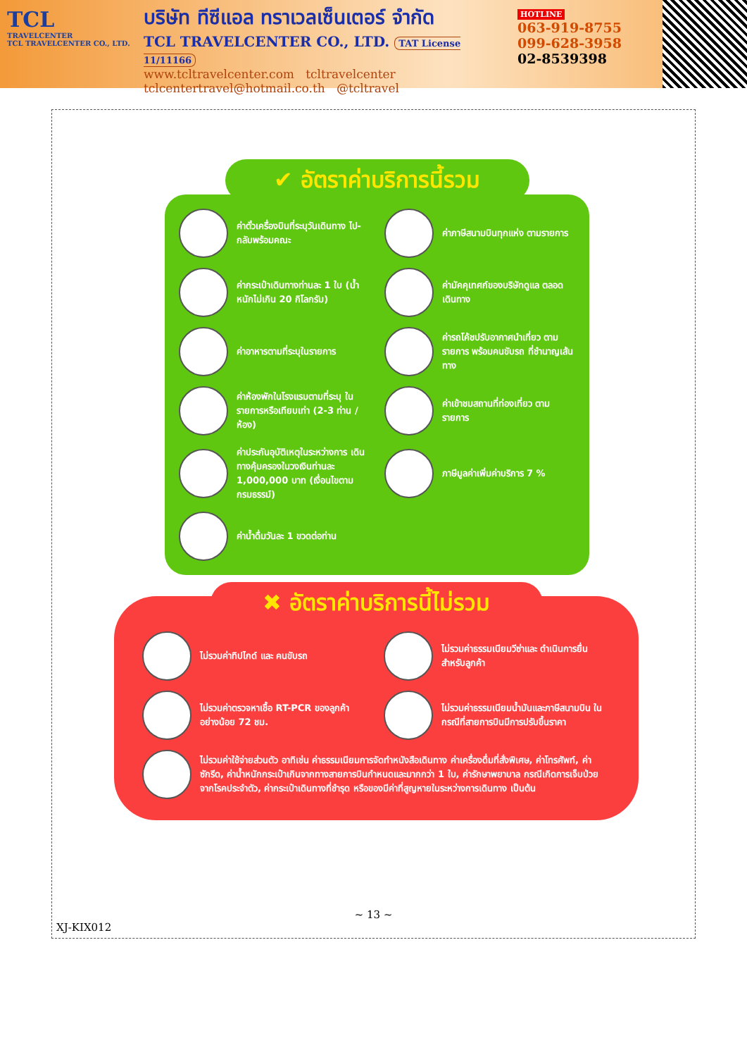TCL
TRAVELCENTER
TCL TRAVELCENTER CO., LTD.
บริษัท ทีซีแอล ทราเวลเซ็นเตอร์ จำกัด
TCL TRAVELCENTER CO., LTD. TAT License 11/11166
www.tcltravelcenter.com tcltravelcenter
tclcentertravel@hotmail.co.th @tcltravel
HOTLINE
063-919-8755
099-628-3958
02-8539398
✔ อัตราค่าบริการนี้รวม
ค่าตั๋วเครื่องบินที่ระบุวันเดินทาง ไป-กลับพร้อมคณะ
ค่าภาษีสนามบินทุกแห่ง ตามรายการ
ค่ากระเป๋าเดินทางท่านละ 1 ใบ (น้ำหนักไม่เกิน 20 กิโลกรัม)
ค่ามัคคุเทศก์ของบริษัทดูแล ตลอด เดินทาง
ค่าอาหารตามที่ระบุในรายการ
ค่ารถโค้ชปรับอากาศนำเที่ยว ตามรายการ พร้อมคนขับรถ ที่ชำนาญเส้นทาง
ค่าห้องพักในโรงแรมตามที่ระบุ ในรายการหรือเทียบเท่า (2-3 ท่าน / ห้อง)
ค่าเข้าชมสถานที่ท่องเที่ยว ตามรายการ
ค่าประกันอุบัติเหตุในระหว่างการ เดินทางคุ้มครองในวงเงินท่านละ 1,000,000 บาท (เงื่อนไขตามกรมธรรม์)
ภาษีมูลค่าเพิ่มค่าบริการ 7 %
ค่าน้ำดื่มวันละ 1 ขวดต่อท่าน
✖ อัตราค่าบริการนี้ไม่รวม
ไม่รวมค่าทิปไกด์ และ คนขับรถ
ไม่รวมค่าธรรมเนียมวีซ่าและ ดำเนินการยื่นสำหรับลูกค้า
ไม่รวมค่าตรวจหาเชื้อ RT-PCR ของลูกค้า อย่างน้อย 72 ชม.
ไม่รวมค่าธรรมเนียมน้ำมันและภาษีสนามบิน ในกรณีที่สายการบินมีการปรับขึ้นราคา
ไม่รวมค่าใช้จ่ายส่วนตัว อาทิเช่น ค่าธรรมเนียมการจัดทำหนังสือเดินทาง ค่าเครื่องดื่มที่สั่งพิเศษ, ค่าโทรศัพท์, ค่าซักรีด, ค่าน้ำหนักกระเป๋าเกินจากทางสายการบินกำหนดและมากกว่า 1 ใบ, ค่ารักษาพยาบาล กรณีเกิดการเจ็บป่วยจากโรคประจำตัว, ค่ากระเป๋าเดินทางที่ชำรุด หรือของมีค่าที่สูญหายในระหว่างการเดินทาง เป็นต้น
~ 13 ~
XJ-KIX012